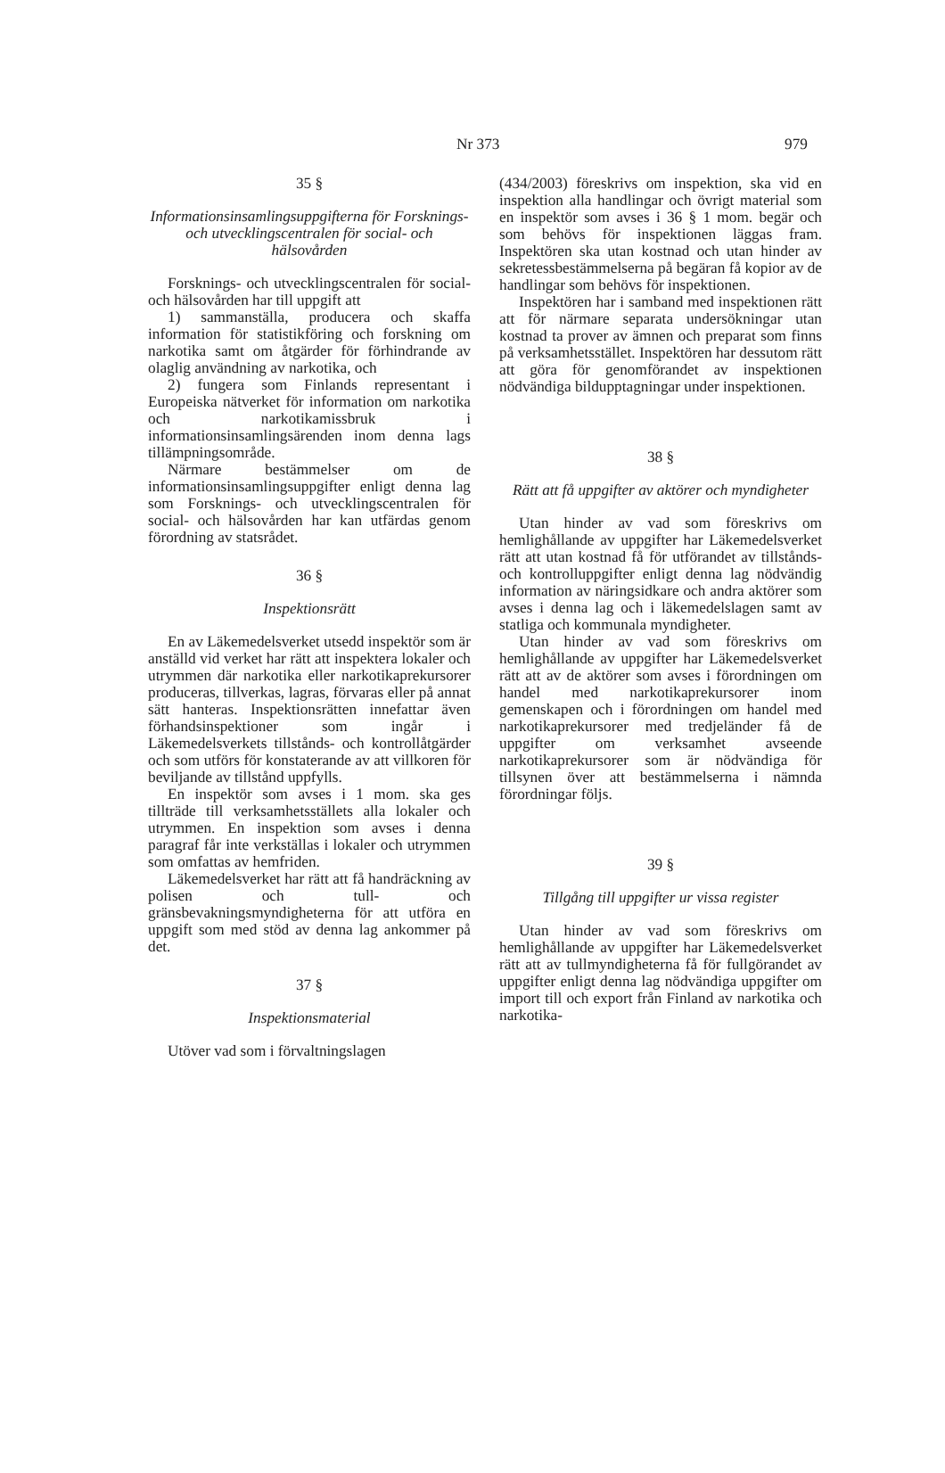Nr 373 979
35 §
Informationsinsamlingsuppgifterna för Forsknings- och utvecklingscentralen för social- och hälsovården
Forsknings- och utvecklingscentralen för social- och hälsovården har till uppgift att
1) sammanställa, producera och skaffa information för statistikföring och forskning om narkotika samt om åtgärder för förhindrande av olaglig användning av narkotika, och
2) fungera som Finlands representant i Europeiska nätverket för information om narkotika och narkotikamissbruk i informationsinsamlingsärenden inom denna lags tillämpningsområde.
Närmare bestämmelser om de informationsinsamlingsuppgifter enligt denna lag som Forsknings- och utvecklingscentralen för social- och hälsovården har kan utfärdas genom förordning av statsrådet.
36 §
Inspektionsrätt
En av Läkemedelsverket utsedd inspektör som är anställd vid verket har rätt att inspektera lokaler och utrymmen där narkotika eller narkotikaprekursorer produceras, tillverkas, lagras, förvaras eller på annat sätt hanteras. Inspektionsrätten innefattar även förhandsinspektioner som ingår i Läkemedelsverkets tillstånds- och kontrollåtgärder och som utförs för konstaterande av att villkoren för beviljande av tillstånd uppfylls.
En inspektör som avses i 1 mom. ska ges tillträde till verksamhetsställets alla lokaler och utrymmen. En inspektion som avses i denna paragraf får inte verkställas i lokaler och utrymmen som omfattas av hemfriden.
Läkemedelsverket har rätt att få handräckning av polisen och tull- och gränsbevakningsmyndigheterna för att utföra en uppgift som med stöd av denna lag ankommer på det.
37 §
Inspektionsmaterial
Utöver vad som i förvaltningslagen
(434/2003) föreskrivs om inspektion, ska vid en inspektion alla handlingar och övrigt material som en inspektör som avses i 36 § 1 mom. begär och som behövs för inspektionen läggas fram. Inspektören ska utan kostnad och utan hinder av sekretessbestämmelserna på begäran få kopior av de handlingar som behövs för inspektionen.
Inspektören har i samband med inspektionen rätt att för närmare separata undersökningar utan kostnad ta prover av ämnen och preparat som finns på verksamhetsstället. Inspektören har dessutom rätt att göra för genomförandet av inspektionen nödvändiga bildupptagningar under inspektionen.
38 §
Rätt att få uppgifter av aktörer och myndigheter
Utan hinder av vad som föreskrivs om hemlighållande av uppgifter har Läkemedelsverket rätt att utan kostnad få för utförandet av tillstånds- och kontrolluppgifter enligt denna lag nödvändig information av näringsidkare och andra aktörer som avses i denna lag och i läkemedelslagen samt av statliga och kommunala myndigheter.
Utan hinder av vad som föreskrivs om hemlighållande av uppgifter har Läkemedelsverket rätt att av de aktörer som avses i förordningen om handel med narkotikaprekursorer inom gemenskapen och i förordningen om handel med narkotikaprekursorer med tredjeländer få de uppgifter om verksamhet avseende narkotikaprekursorer som är nödvändiga för tillsynen över att bestämmelserna i nämnda förordningar följs.
39 §
Tillgång till uppgifter ur vissa register
Utan hinder av vad som föreskrivs om hemlighållande av uppgifter har Läkemedelsverket rätt att av tullmyndigheterna få för fullgörandet av uppgifter enligt denna lag nödvändiga uppgifter om import till och export från Finland av narkotika och narkotika-